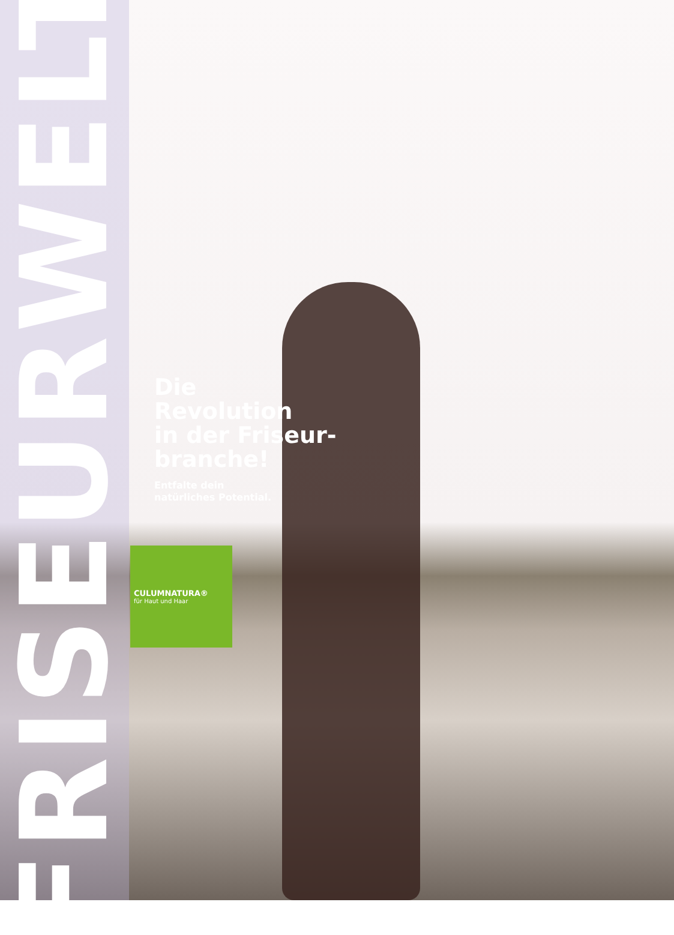FRISEURWELT
Die
Revolution
in der Friseur-
branche!
Entfalte dein
natürliches Potential.
CULUMNATURA®
für Haut und Haar